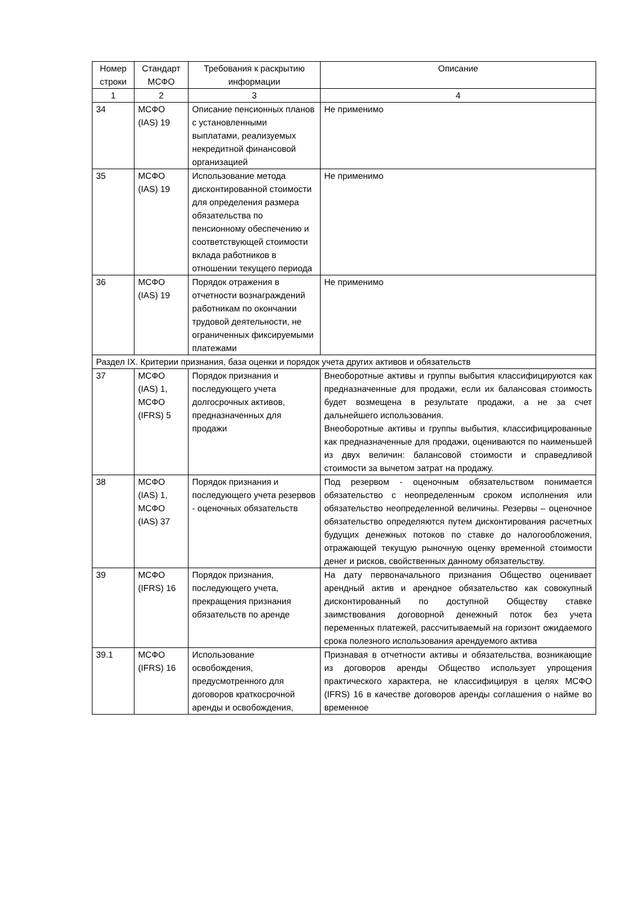| Номер строки | Стандарт МСФО | Требования к раскрытию информации | Описание |
| --- | --- | --- | --- |
| 1 | 2 | 3 | 4 |
| 34 | МСФО (IAS) 19 | Описание пенсионных планов с установленными выплатами, реализуемых некредитной финансовой организацией | Не применимо |
| 35 | МСФО (IAS) 19 | Использование метода дисконтированной стоимости для определения размера обязательства по пенсионному обеспечению и соответствующей стоимости вклада работников в отношении текущего периода | Не применимо |
| 36 | МСФО (IAS) 19 | Порядок отражения в отчетности вознаграждений работникам по окончании трудовой деятельности, не ограниченных фиксируемыми платежами | Не применимо |
| Раздел IX. Критерии признания, база оценки и порядок учета других активов и обязательств | | | |
| 37 | МСФО (IAS) 1, МСФО (IFRS) 5 | Порядок признания и последующего учета долгосрочных активов, предназначенных для продажи | Внеоборотные активы и группы выбытия классифицируются как предназначенные для продажи, если их балансовая стоимость будет возмещена в результате продажи, а не за счет дальнейшего использования. Внеоборотные активы и группы выбытия, классифицированные как предназначенные для продажи, оцениваются по наименьшей из двух величин: балансовой стоимости и справедливой стоимости за вычетом затрат на продажу. |
| 38 | МСФО (IAS) 1, МСФО (IAS) 37 | Порядок признания и последующего учета резервов - оценочных обязательств | Под резервом - оценочным обязательством понимается обязательство с неопределенным сроком исполнения или обязательство неопределенной величины. Резервы – оценочное обязательство определяются путем дисконтирования расчетных будущих денежных потоков по ставке до налогообложения, отражающей текущую рыночную оценку временной стоимости денег и рисков, свойственных данному обязательству. |
| 39 | МСФО (IFRS) 16 | Порядок признания, последующего учета, прекращения признания обязательств по аренде | На дату первоначального признания Общество оценивает арендный актив и арендное обязательство как совокупный дисконтированный по доступной Обществу ставке заимствования договорной денежный поток без учета переменных платежей, рассчитываемый на горизонт ожидаемого срока полезного использования арендуемого актива |
| 39.1 | МСФО (IFRS) 16 | Использование освобождения, предусмотренного для договоров краткосрочной аренды и освобождения, | Признавая в отчетности активы и обязательства, возникающие из договоров аренды Общество использует упрощения практического характера, не классифицируя в целях МСФО (IFRS) 16 в качестве договоров аренды соглашения о найме во временное |